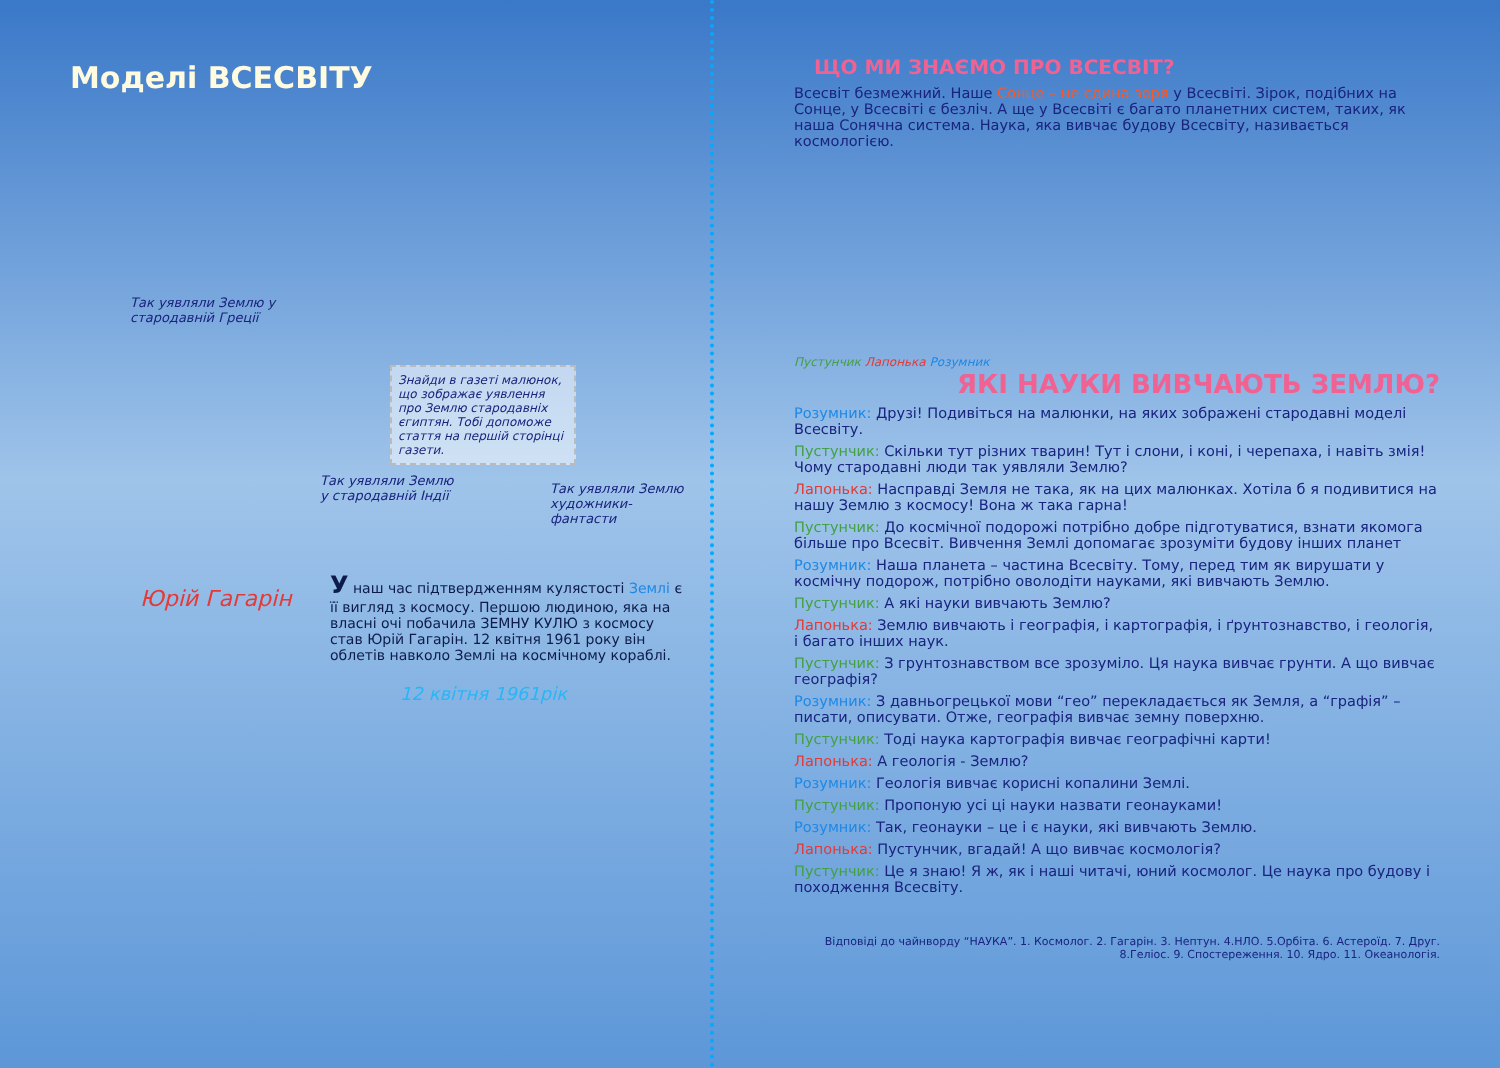Моделі ВСЕСВІТУ
Так уявляли Землю у
стародавній Греції
Знайди в газеті малюнок, що зображає уявлення про Землю стародавніх єгиптян. Тобі допоможе стаття на першій сторінці газети.
Так уявляли Землю
у стародавній Індії
Так уявляли Землю
художники-фантасти
Юрій Гагарін
У наш час підтвердженням кулястості Землі є її вигляд з космосу. Першою людиною, яка на власні очі побачила ЗЕМНУ КУЛЮ з космосу став Юрій Гагарін. 12 квітня 1961 року він облетів навколо Землі на космічному кораблі.
12 квітня 1961рік
ЩО МИ ЗНАЄМО ПРО ВСЕСВІТ?
Всесвіт безмежний. Наше Сонце – не єдина зоря у Всесвіті. Зірок, подібних на Сонце, у Всесвіті є безліч. А ще у Всесвіті є багато планетних систем, таких, як наша Сонячна система. Наука, яка вивчає будову Всесвіту, називається космологією.
Пустунчик Лапонька Розумник
ЯКІ НАУКИ ВИВЧАЮТЬ ЗЕМЛЮ?
Розумник: Друзі! Подивіться на малюнки, на яких зображені стародавні моделі Всесвіту.
Пустунчик: Скільки тут різних тварин! Тут і слони, і коні, і черепаха, і навіть змія! Чому стародавні люди так уявляли Землю?
Лапонька: Насправді Земля не така, як на цих малюнках. Хотіла б я подивитися на нашу Землю з космосу! Вона ж така гарна!
Пустунчик: До космічної подорожі потрібно добре підготуватися, взнати якомога більше про Всесвіт. Вивчення Землі допомагає зрозуміти будову інших планет
Розумник: Наша планета – частина Всесвіту. Тому, перед тим як вирушати у космічну подорож, потрібно оволодіти науками, які вивчають Землю.
Пустунчик: А які науки вивчають Землю?
Лапонька: Землю вивчають і географія, і картографія, і ґрунтознавство, і геологія, і багато інших наук.
Пустунчик: З грунтознавством все зрозуміло. Ця наука вивчає грунти. А що вивчає географія?
Розумник: З давньогрецької мови “гео” перекладається як Земля, а “графія” – писати, описувати. Отже, географія вивчає земну поверхню.
Пустунчик: Тоді наука картографія вивчає географічні карти!
Лапонька: А геологія - Землю?
Розумник: Геологія вивчає корисні копалини Землі.
Пустунчик: Пропоную усі ці науки назвати геонауками!
Розумник: Так, геонауки – це і є науки, які вивчають Землю.
Лапонька: Пустунчик, вгадай! А що вивчає космологія?
Пустунчик: Це я знаю! Я ж, як і наші читачі, юний космолог. Це наука про будову і походження Всесвіту.
Відповіді до чайнворду “НАУКА”. 1. Космолог. 2. Гагарін. 3. Нептун. 4.НЛО. 5.Орбіта. 6. Астероїд. 7. Друг. 8.Геліос. 9. Спостереження. 10. Ядро. 11. Океанологія.